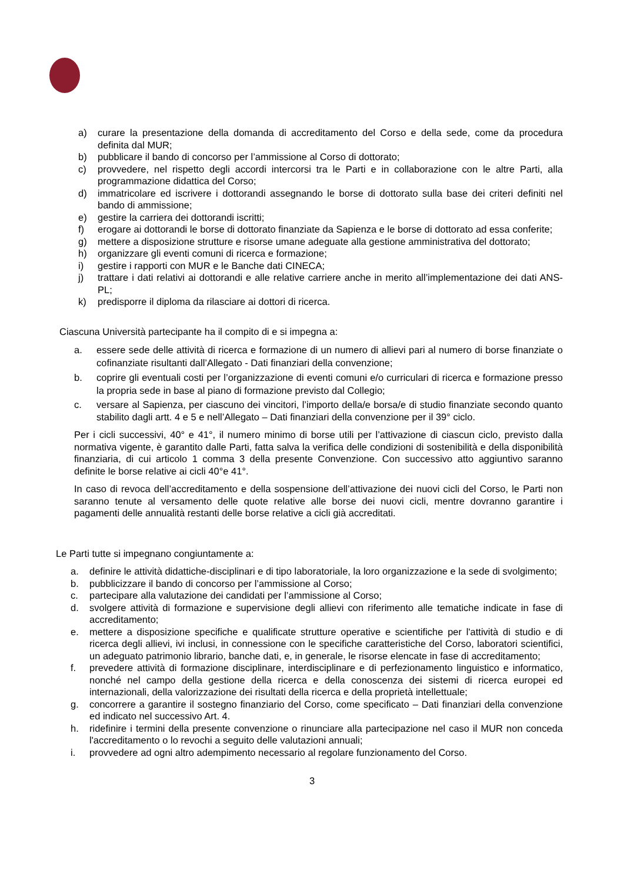a) curare la presentazione della domanda di accreditamento del Corso e della sede, come da procedura definita dal MUR;
b) pubblicare il bando di concorso per l’ammissione al Corso di dottorato;
c) provvedere, nel rispetto degli accordi intercorsi tra le Parti e in collaborazione con le altre Parti, alla programmazione didattica del Corso;
d) immatricolare ed iscrivere i dottorandi assegnando le borse di dottorato sulla base dei criteri definiti nel bando di ammissione;
e) gestire la carriera dei dottorandi iscritti;
f) erogare ai dottorandi le borse di dottorato finanziate da Sapienza e le borse di dottorato ad essa conferite;
g) mettere a disposizione strutture e risorse umane adeguate alla gestione amministrativa del dottorato;
h) organizzare gli eventi comuni di ricerca e formazione;
i) gestire i rapporti con MUR e le Banche dati CINECA;
j) trattare i dati relativi ai dottorandi e alle relative carriere anche in merito all’implementazione dei dati ANS-PL;
k) predisporre il diploma da rilasciare ai dottori di ricerca.
Ciascuna Università partecipante ha il compito di e si impegna a:
a. essere sede delle attività di ricerca e formazione di un numero di allievi pari al numero di borse finanziate o cofinanziate risultanti dall’Allegato - Dati finanziari della convenzione;
b. coprire gli eventuali costi per l’organizzazione di eventi comuni e/o curriculari di ricerca e formazione presso la propria sede in base al piano di formazione previsto dal Collegio;
c. versare al Sapienza, per ciascuno dei vincitori, l’importo della/e borsa/e di studio finanziate secondo quanto stabilito dagli artt. 4 e 5 e nell’Allegato – Dati finanziari della convenzione per il 39° ciclo.
Per i cicli successivi, 40° e 41°, il numero minimo di borse utili per l’attivazione di ciascun ciclo, previsto dalla normativa vigente, è garantito dalle Parti, fatta salva la verifica delle condizioni di sostenibilità e della disponibilità finanziaria, di cui articolo 1 comma 3 della presente Convenzione. Con successivo atto aggiuntivo saranno definite le borse relative ai cicli 40°e 41°.
In caso di revoca dell’accreditamento e della sospensione dell’attivazione dei nuovi cicli del Corso, le Parti non saranno tenute al versamento delle quote relative alle borse dei nuovi cicli, mentre dovranno garantire i pagamenti delle annualità restanti delle borse relative a cicli già accreditati.
Le Parti tutte si impegnano congiuntamente a:
a. definire le attività didattiche-disciplinari e di tipo laboratoriale, la loro organizzazione e la sede di svolgimento;
b. pubblicizzare il bando di concorso per l’ammissione al Corso;
c. partecipare alla valutazione dei candidati per l’ammissione al Corso;
d. svolgere attività di formazione e supervisione degli allievi con riferimento alle tematiche indicate in fase di accreditamento;
e. mettere a disposizione specifiche e qualificate strutture operative e scientifiche per l'attività di studio e di ricerca degli allievi, ivi inclusi, in connessione con le specifiche caratteristiche del Corso, laboratori scientifici, un adeguato patrimonio librario, banche dati, e, in generale, le risorse elencate in fase di accreditamento;
f. prevedere attività di formazione disciplinare, interdisciplinare e di perfezionamento linguistico e informatico, nonché nel campo della gestione della ricerca e della conoscenza dei sistemi di ricerca europei ed internazionali, della valorizzazione dei risultati della ricerca e della proprietà intellettuale;
g. concorrere a garantire il sostegno finanziario del Corso, come specificato – Dati finanziari della convenzione ed indicato nel successivo Art. 4.
h. ridefinire i termini della presente convenzione o rinunciare alla partecipazione nel caso il MUR non conceda l'accreditamento o lo revochi a seguito delle valutazioni annuali;
i. provvedere ad ogni altro adempimento necessario al regolare funzionamento del Corso.
3